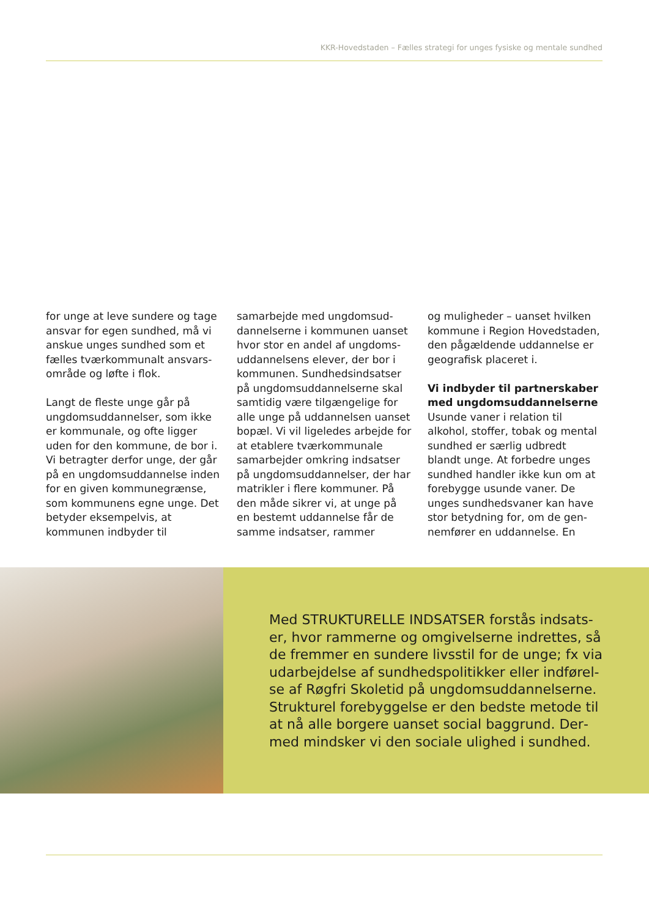KKR-Hovedstaden – Fælles strategi for unges fysiske og mentale sundhed
for unge at leve sundere og tage ansvar for egen sundhed, må vi anskue unges sundhed som et fælles tværkommunalt ansvars­område og løfte i flok.
Langt de fleste unge går på ungdomsuddannelser, som ikke er kommunale, og ofte ligger uden for den kommune, de bor i. Vi betragter derfor unge, der går på en ungdomsuddannelse inden for en given kommune­grænse, som kommunens egne unge. Det betyder eksempel­vis, at kommunen indbyder til
samarbejde med ungdomsud­dannelserne i kommunen uanset hvor stor en andel af ungdoms­uddannelsens elever, der bor i kommunen. Sundhedsindsatser på ungdomsuddannelserne skal samtidig være tilgængelige for alle unge på uddannelsen uanset bopæl. Vi vil ligeledes arbejde for at etablere tværkom­munale samarbejder omkring indsatser på ungdomsuddannel­ser, der har matrikler i flere kom­muner. På den måde sikrer vi, at unge på en bestemt uddannelse får de samme indsatser, rammer
og muligheder – uanset hvilken kommune i Region Hovedsta­den, den pågældende uddannel­se er geografisk placeret i.
Vi indbyder til partnerskaber med ungdomsuddannelserne
Usunde vaner i relation til alkohol, stoffer, tobak og men­tal sundhed er særlig udbredt blandt unge. At forbedre unges sundhed handler ikke kun om at forebygge usunde vaner. De unges sundhedsvaner kan have stor betydning for, om de gen­nemfører en uddannelse. En
Med STRUKTURELLE INDSATSER forstås indsats­er, hvor rammerne og omgivelserne indrettes, så de fremmer en sundere livsstil for de unge; fx via udarbejdelse af sundhedspolitikker eller indførel­se af Røgfri Skoletid på ungdomsuddannelserne. Strukturel forebyggelse er den bedste metode til at nå alle borgere uanset social baggrund. Der­med mindsker vi den sociale ulighed i sundhed.